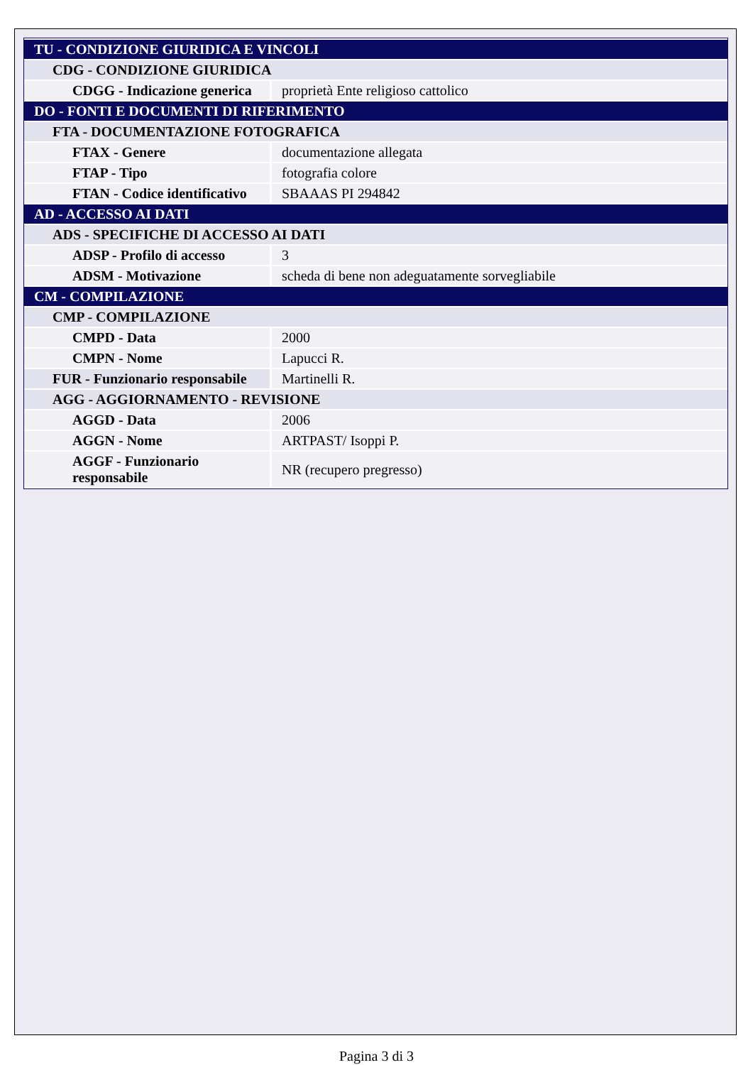| TU - CONDIZIONE GIURIDICA E VINCOLI | |
| CDG - CONDIZIONE GIURIDICA | |
| CDGG - Indicazione generica | proprietà Ente religioso cattolico |
| DO - FONTI E DOCUMENTI DI RIFERIMENTO | |
| FTA - DOCUMENTAZIONE FOTOGRAFICA | |
| FTAX - Genere | documentazione allegata |
| FTAP - Tipo | fotografia colore |
| FTAN - Codice identificativo | SBAAAS PI 294842 |
| AD - ACCESSO AI DATI | |
| ADS - SPECIFICHE DI ACCESSO AI DATI | |
| ADSP - Profilo di accesso | 3 |
| ADSM - Motivazione | scheda di bene non adeguatamente sorvegliabile |
| CM - COMPILAZIONE | |
| CMP - COMPILAZIONE | |
| CMPD - Data | 2000 |
| CMPN - Nome | Lapucci R. |
| FUR - Funzionario responsabile | Martinelli R. |
| AGG - AGGIORNAMENTO - REVISIONE | |
| AGGD - Data | 2006 |
| AGGN - Nome | ARTPAST/ Isoppi P. |
| AGGF - Funzionario responsabile | NR (recupero pregresso) |
Pagina 3 di 3